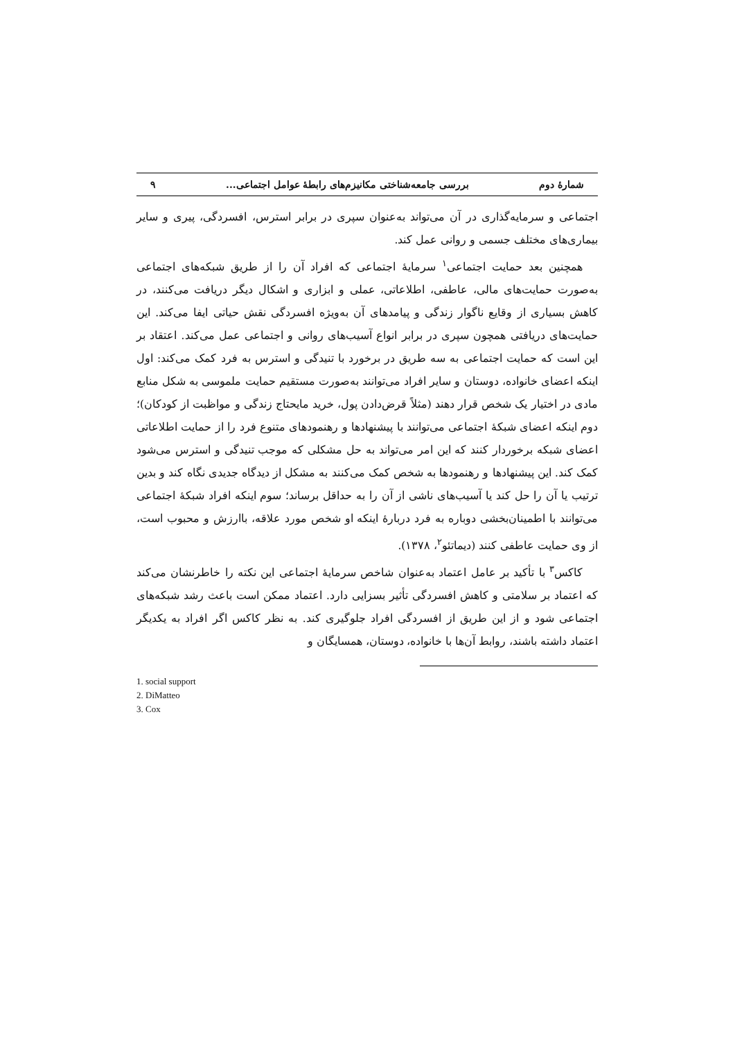شمارۀ دوم بررسی جامعه‌شناختی مکانیزم‌های رابطۀ عوامل اجتماعی... ۹
اجتماعی و سرمایه‌گذاری در آن می‌تواند به‌عنوان سپری در برابر استرس، افسردگی، پیری و سایر بیماری‌های مختلف جسمی و روانی عمل کند.
همچنین بعد حمایت اجتماعی<sup>۱</sup> سرمایۀ اجتماعی که افراد آن را از طریق شبکه‌های اجتماعی به‌صورت حمایت‌های مالی، عاطفی، اطلاعاتی، عملی و ابزاری و اشکال دیگر دریافت می‌کنند، در کاهش بسیاری از وقایع ناگوار زندگی و پیامدهای آن به‌ویژه افسردگی نقش حیاتی ایفا می‌کند. این حمایت‌های دریافتی همچون سپری در برابر انواع آسیب‌های روانی و اجتماعی عمل می‌کند. اعتقاد بر این است که حمایت اجتماعی به سه طریق در برخورد با تنیدگی و استرس به فرد کمک می‌کند: اول اینکه اعضای خانواده، دوستان و سایر افراد می‌توانند به‌صورت مستقیم حمایت ملموسی به شکل منابع مادی در اختیار یک شخص قرار دهند (مثلاً قرض‌دادن پول، خرید مایحتاج زندگی و مواظبت از کودکان)؛ دوم اینکه اعضای شبکۀ اجتماعی می‌توانند با پیشنهادها و رهنمودهای متنوع فرد را از حمایت اطلاعاتی اعضای شبکه برخوردار کنند که این امر می‌تواند به حل مشکلی که موجب تنیدگی و استرس می‌شود کمک کند. این پیشنهادها و رهنمودها به شخص کمک می‌کنند به مشکل از دیدگاه جدیدی نگاه کند و بدین ترتیب یا آن را حل کند یا آسیب‌های ناشی از آن را به حداقل برساند؛ سوم اینکه افراد شبکۀ اجتماعی می‌توانند با اطمینان‌بخشی دوباره به فرد دربارۀ اینکه او شخص مورد علاقه، باارزش و محبوب است، از وی حمایت عاطفی کنند (دیماتئو<sup>۲</sup>، ۱۳۷۸).
کاکس<sup>۳</sup> با تأکید بر عامل اعتماد به‌عنوان شاخص سرمایۀ اجتماعی این نکته را خاطرنشان می‌کند که اعتماد بر سلامتی و کاهش افسردگی تأثیر بسزایی دارد. اعتماد ممکن است باعث رشد شبکه‌های اجتماعی شود و از این طریق از افسردگی افراد جلوگیری کند. به نظر کاکس اگر افراد به یکدیگر اعتماد داشته باشند، روابط آن‌ها با خانواده، دوستان، همسایگان و
1. social support
2. DiMatteo
3. Cox